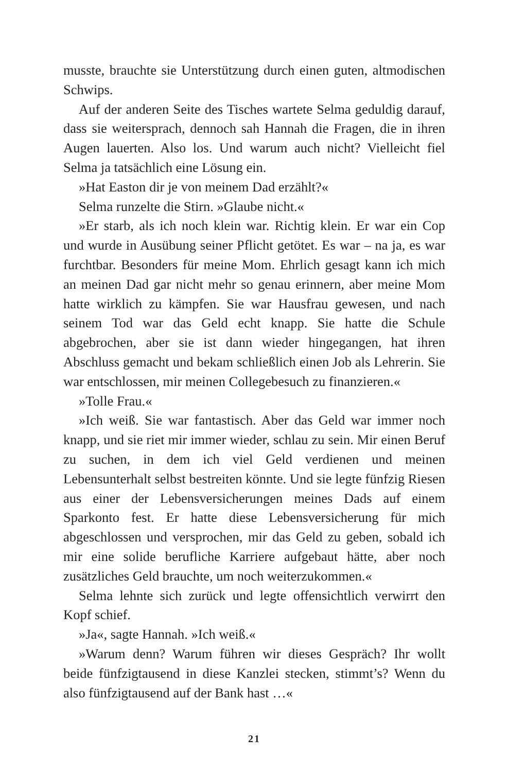musste, brauchte sie Unterstützung durch einen guten, altmodischen Schwips.
Auf der anderen Seite des Tisches wartete Selma geduldig darauf, dass sie weitersprach, dennoch sah Hannah die Fragen, die in ihren Augen lauerten. Also los. Und warum auch nicht? Vielleicht fiel Selma ja tatsächlich eine Lösung ein.
»Hat Easton dir je von meinem Dad erzählt?«
Selma runzelte die Stirn. »Glaube nicht.«
»Er starb, als ich noch klein war. Richtig klein. Er war ein Cop und wurde in Ausübung seiner Pflicht getötet. Es war – na ja, es war furchtbar. Besonders für meine Mom. Ehrlich gesagt kann ich mich an meinen Dad gar nicht mehr so genau erinnern, aber meine Mom hatte wirklich zu kämpfen. Sie war Hausfrau gewesen, und nach seinem Tod war das Geld echt knapp. Sie hatte die Schule abgebrochen, aber sie ist dann wieder hingegangen, hat ihren Abschluss gemacht und bekam schließlich einen Job als Lehrerin. Sie war entschlossen, mir meinen Collegebesuch zu finanzieren.«
»Tolle Frau.«
»Ich weiß. Sie war fantastisch. Aber das Geld war immer noch knapp, und sie riet mir immer wieder, schlau zu sein. Mir einen Beruf zu suchen, in dem ich viel Geld verdienen und meinen Lebensunterhalt selbst bestreiten könnte. Und sie legte fünfzig Riesen aus einer der Lebensversicherungen meines Dads auf einem Sparkonto fest. Er hatte diese Lebensversicherung für mich abgeschlossen und versprochen, mir das Geld zu geben, sobald ich mir eine solide berufliche Karriere aufgebaut hätte, aber noch zusätzliches Geld brauchte, um noch weiterzukommen.«
Selma lehnte sich zurück und legte offensichtlich verwirrt den Kopf schief.
»Ja«, sagte Hannah. »Ich weiß.«
»Warum denn? Warum führen wir dieses Gespräch? Ihr wollt beide fünfzigtausend in diese Kanzlei stecken, stimmt’s? Wenn du also fünfzigtausend auf der Bank hast …«
21